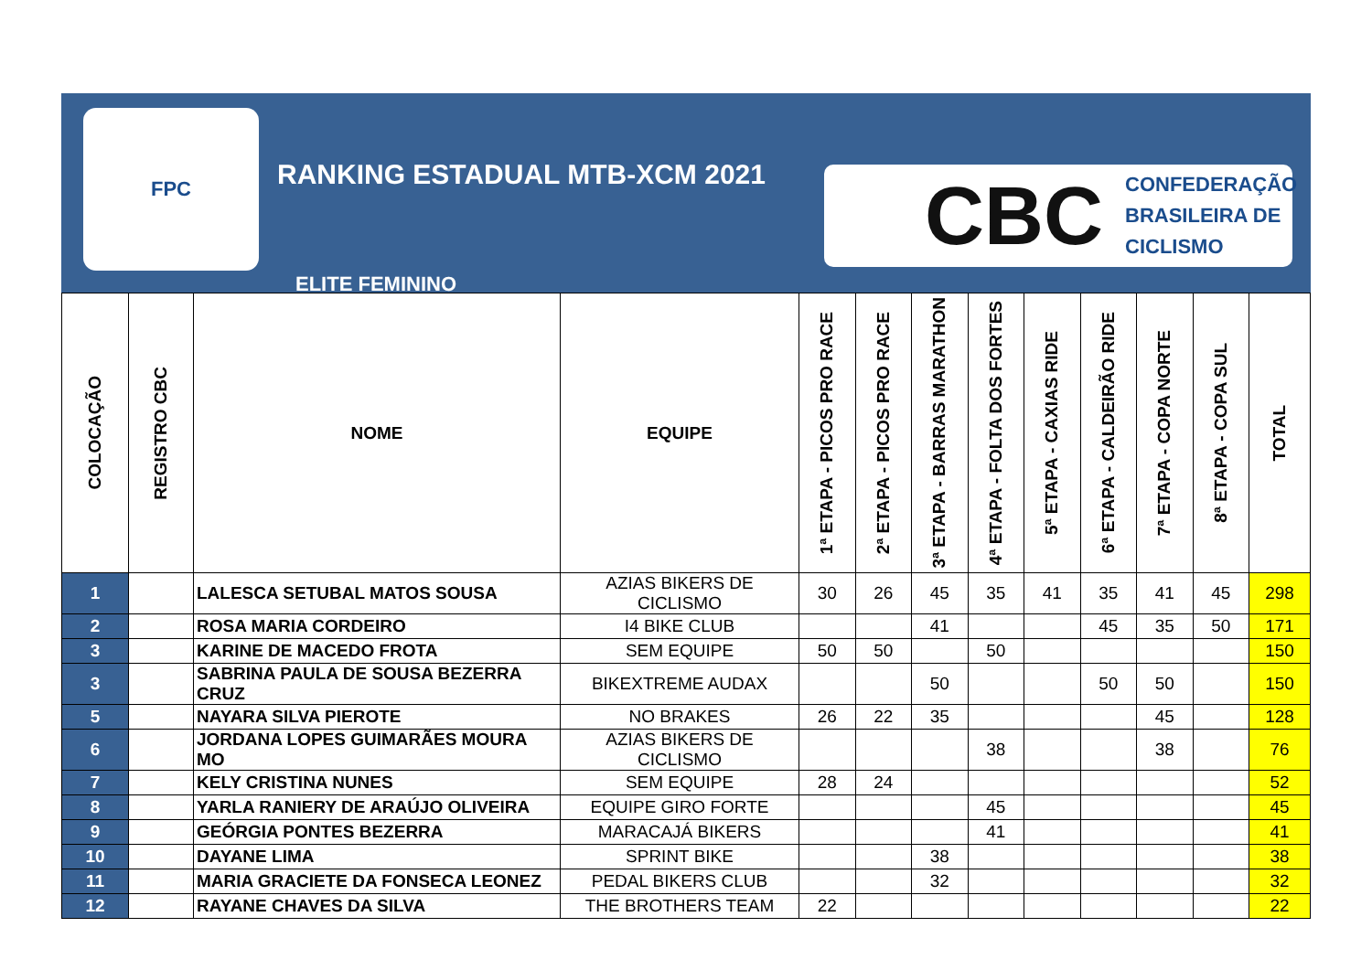FPC
RANKING ESTADUAL MTB-XCM 2021
ELITE FEMININO
CBC CONFEDERAÇÃO
BRASILEIRA DE
CICLISMO
| COLOCAÇÃO | REGISTRO CBC | NOME | EQUIPE | 1ª ETAPA - PICOS PRO RACE | 2ª ETAPA - PICOS PRO RACE | 3ª ETAPA - BARRAS MARATHON | 4ª ETAPA - FOLTA DOS FORTES | 5ª ETAPA - CAXIAS RIDE | 6ª ETAPA - CALDEIRÃO RIDE | 7ª ETAPA - COPA NORTE | 8ª ETAPA - COPA SUL | TOTAL |
| --- | --- | --- | --- | --- | --- | --- | --- | --- | --- | --- | --- | --- |
| 1 | | LALESCA SETUBAL MATOS SOUSA | AZIAS BIKERS DE CICLISMO | 30 | 26 | 45 | 35 | 41 | 35 | 41 | 45 | 298 |
| 2 | | ROSA MARIA CORDEIRO | I4 BIKE CLUB | | | 41 | | | 45 | 35 | 50 | 171 |
| 3 | | KARINE DE MACEDO FROTA | SEM EQUIPE | 50 | 50 | | 50 | | | | | 150 |
| 3 | | SABRINA PAULA DE SOUSA BEZERRA CRUZ | BIKEXTREME AUDAX | | | 50 | | | 50 | 50 | | 150 |
| 5 | | NAYARA SILVA PIEROTE | NO BRAKES | 26 | 22 | 35 | | | | 45 | | 128 |
| 6 | | JORDANA LOPES GUIMARÃES MOURA MO | AZIAS BIKERS DE CICLISMO | | | | 38 | | | 38 | | 76 |
| 7 | | KELY CRISTINA NUNES | SEM EQUIPE | 28 | 24 | | | | | | | 52 |
| 8 | | YARLA RANIERY DE ARAÚJO OLIVEIRA | EQUIPE GIRO FORTE | | | | 45 | | | | | 45 |
| 9 | | GEÓRGIA PONTES BEZERRA | MARACAJÁ BIKERS | | | | 41 | | | | | 41 |
| 10 | | DAYANE LIMA | SPRINT BIKE | | | 38 | | | | | | 38 |
| 11 | | MARIA GRACIETE DA FONSECA LEONEZ | PEDAL BIKERS CLUB | | | 32 | | | | | | 32 |
| 12 | | RAYANE CHAVES DA SILVA | THE BROTHERS TEAM | 22 | | | | | | | | 22 |